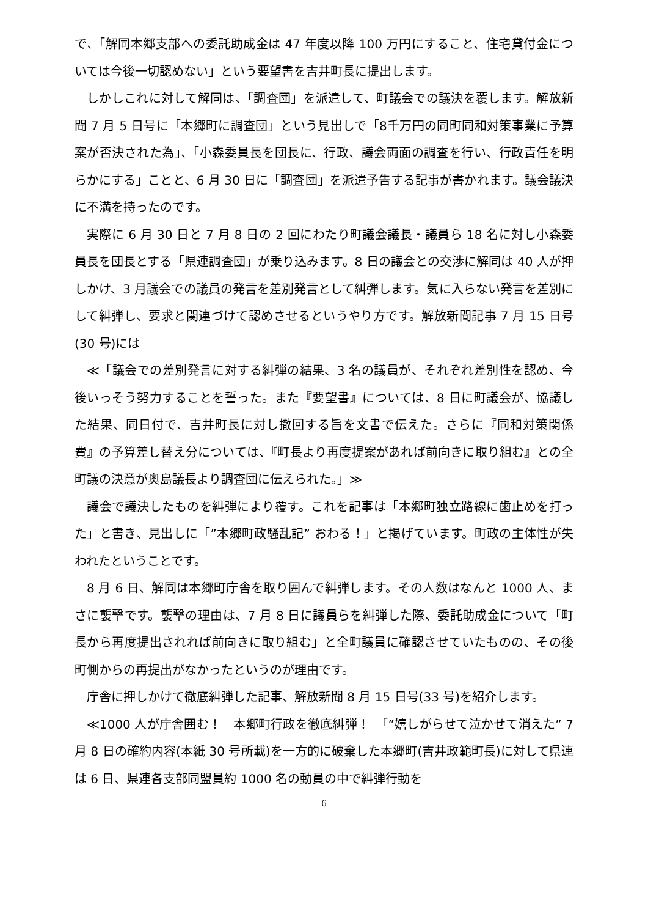で、「解同本郷支部への委託助成金は 47 年度以降 100 万円にすること、住宅貸付金については今後一切認めない」という要望書を吉井町長に提出します。
しかしこれに対して解同は、「調査団」を派遣して、町議会での議決を覆します。解放新聞 7 月 5 日号に「本郷町に調査団」という見出しで「8千万円の同町同和対策事業に予算案が否決された為」、「小森委員長を団長に、行政、議会両面の調査を行い、行政責任を明らかにする」ことと、6 月 30 日に「調査団」を派遣予告する記事が書かれます。議会議決に不満を持ったのです。
実際に 6 月 30 日と 7 月 8 日の 2 回にわたり町議会議長・議員ら 18 名に対し小森委員長を団長とする「県連調査団」が乗り込みます。8 日の議会との交渉に解同は 40 人が押しかけ、3 月議会での議員の発言を差別発言として糾弾します。気に入らない発言を差別にして糾弾し、要求と関連づけて認めさせるというやり方です。解放新聞記事 7 月 15 日号(30 号)には
≪「議会での差別発言に対する糾弾の結果、3 名の議員が、それぞれ差別性を認め、今後いっそう努力することを誓った。また『要望書』については、8 日に町議会が、協議した結果、同日付で、吉井町長に対し撤回する旨を文書で伝えた。さらに『同和対策関係費』の予算差し替え分については、『町長より再度提案があれば前向きに取り組む』との全町議の決意が奥島議長より調査団に伝えられた。」≫
議会で議決したものを糾弾により覆す。これを記事は「本郷町独立路線に歯止めを打った」と書き、見出しに「”本郷町政騒乱記” おわる！」と掲げています。町政の主体性が失われたということです。
8 月 6 日、解同は本郷町庁舎を取り囲んで糾弾します。その人数はなんと 1000 人、まさに襲撃です。襲撃の理由は、7 月 8 日に議員らを糾弾した際、委託助成金について「町長から再度提出されれば前向きに取り組む」と全町議員に確認させていたものの、その後町側からの再提出がなかったというのが理由です。
庁舎に押しかけて徹底糾弾した記事、解放新聞 8 月 15 日号(33 号)を紹介します。
≪1000 人が庁舎囲む！　本郷町行政を徹底糾弾！　「”嬉しがらせて泣かせて消えた” 7 月 8 日の確約内容(本紙 30 号所載)を一方的に破棄した本郷町(吉井政範町長)に対して県連は 6 日、県連各支部同盟員約 1000 名の動員の中で糾弾行動を
6